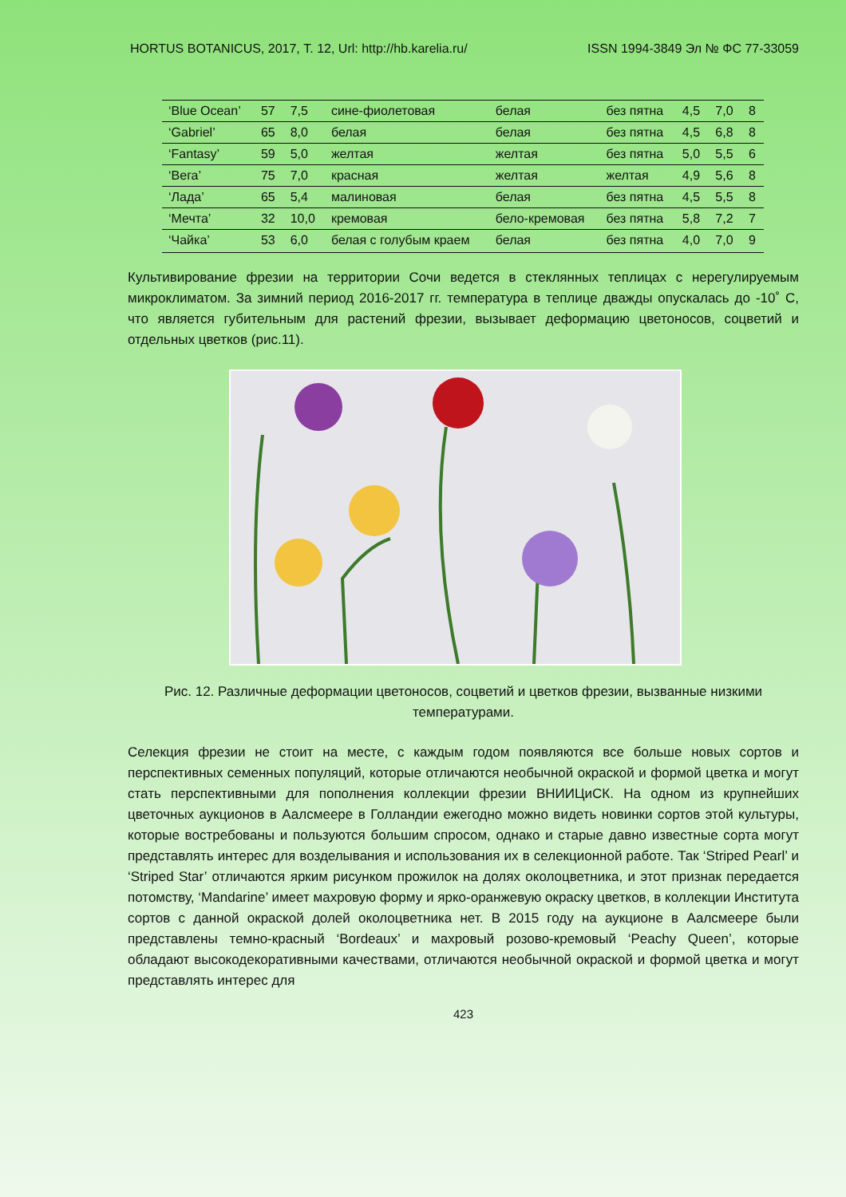HORTUS BOTANICUS, 2017, Т. 12, Url: http://hb.karelia.ru/ ISSN 1994-3849 Эл № ФС 77-33059
| ‘Blue Ocean’ | 57 | 7,5 | сине-фиолетовая | белая | без пятна | 4,5 | 7,0 | 8 |
| ‘Gabriel’ | 65 | 8,0 | белая | белая | без пятна | 4,5 | 6,8 | 8 |
| ‘Fantasy’ | 59 | 5,0 | желтая | желтая | без пятна | 5,0 | 5,5 | 6 |
| ‘Вега’ | 75 | 7,0 | красная | желтая | желтая | 4,9 | 5,6 | 8 |
| ‘Лада’ | 65 | 5,4 | малиновая | белая | без пятна | 4,5 | 5,5 | 8 |
| ‘Мечта’ | 32 | 10,0 | кремовая | бело-кремовая | без пятна | 5,8 | 7,2 | 7 |
| ‘Чайка’ | 53 | 6,0 | белая с голубым краем | белая | без пятна | 4,0 | 7,0 | 9 |
Культивирование фрезии на территории Сочи ведется в стеклянных теплицах с нерегулируемым микроклиматом. За зимний период 2016-2017 гг. температура в теплице дважды опускалась до -10˚ С, что является губительным для растений фрезии, вызывает деформацию цветоносов, соцветий и отдельных цветков (рис.11).
Рис. 12. Различные деформации цветоносов, соцветий и цветков фрезии, вызванные низкими температурами.
Селекция фрезии не стоит на месте, с каждым годом появляются все больше новых сортов и перспективных семенных популяций, которые отличаются необычной окраской и формой цветка и могут стать перспективными для пополнения коллекции фрезии ВНИИЦиСК. На одном из крупнейших цветочных аукционов в Аалсмеере в Голландии ежегодно можно видеть новинки сортов этой культуры, которые востребованы и пользуются большим спросом, однако и старые давно известные сорта могут представлять интерес для возделывания и использования их в селекционной работе. Так ‘Striped Pearl’ и ‘Striped Star’ отличаются ярким рисунком прожилок на долях околоцветника, и этот признак передается потомству, ‘Mandarine’ имеет махровую форму и ярко-оранжевую окраску цветков, в коллекции Института сортов с данной окраской долей околоцветника нет. В 2015 году на аукционе в Аалсмеере были представлены темно-красный ‘Bordeaux’ и махровый розово-кремовый ‘Peachy Queen’, которые обладают высокодекоративными качествами, отличаются необычной окраской и формой цветка и могут представлять интерес для
423